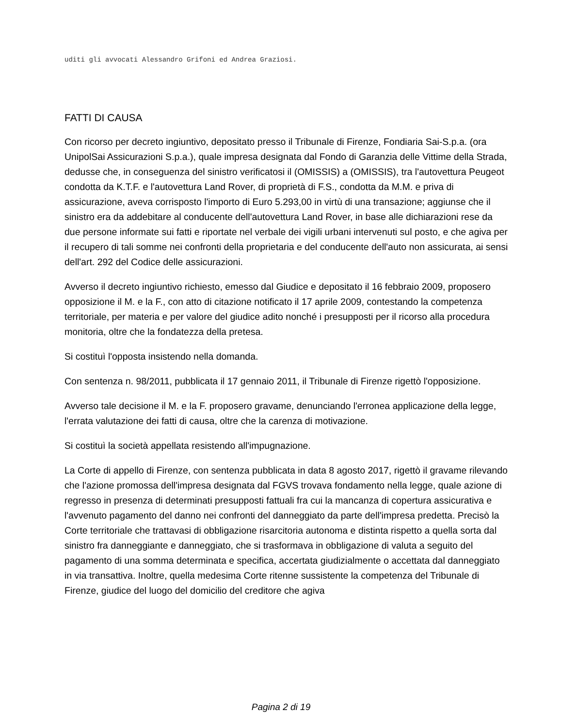uditi gli avvocati Alessandro Grifoni ed Andrea Graziosi.
FATTI DI CAUSA
Con ricorso per decreto ingiuntivo, depositato presso il Tribunale di Firenze, Fondiaria Sai-S.p.a. (ora UnipolSai Assicurazioni S.p.a.), quale impresa designata dal Fondo di Garanzia delle Vittime della Strada, dedusse che, in conseguenza del sinistro verificatosi il (OMISSIS) a (OMISSIS), tra l'autovettura Peugeot condotta da K.T.F. e l'autovettura Land Rover, di proprietà di F.S., condotta da M.M. e priva di assicurazione, aveva corrisposto l'importo di Euro 5.293,00 in virtù di una transazione; aggiunse che il sinistro era da addebitare al conducente dell'autovettura Land Rover, in base alle dichiarazioni rese da due persone informate sui fatti e riportate nel verbale dei vigili urbani intervenuti sul posto, e che agiva per il recupero di tali somme nei confronti della proprietaria e del conducente dell'auto non assicurata, ai sensi dell'art. 292 del Codice delle assicurazioni.
Avverso il decreto ingiuntivo richiesto, emesso dal Giudice e depositato il 16 febbraio 2009, proposero opposizione il M. e la F., con atto di citazione notificato il 17 aprile 2009, contestando la competenza territoriale, per materia e per valore del giudice adito nonché i presupposti per il ricorso alla procedura monitoria, oltre che la fondatezza della pretesa.
Si costituì l'opposta insistendo nella domanda.
Con sentenza n. 98/2011, pubblicata il 17 gennaio 2011, il Tribunale di Firenze rigettò l'opposizione.
Avverso tale decisione il M. e la F. proposero gravame, denunciando l'erronea applicazione della legge, l'errata valutazione dei fatti di causa, oltre che la carenza di motivazione.
Si costituì la società appellata resistendo all'impugnazione.
La Corte di appello di Firenze, con sentenza pubblicata in data 8 agosto 2017, rigettò il gravame rilevando che l'azione promossa dell'impresa designata dal FGVS trovava fondamento nella legge, quale azione di regresso in presenza di determinati presupposti fattuali fra cui la mancanza di copertura assicurativa e l'avvenuto pagamento del danno nei confronti del danneggiato da parte dell'impresa predetta. Precisò la Corte territoriale che trattavasi di obbligazione risarcitoria autonoma e distinta rispetto a quella sorta dal sinistro fra danneggiante e danneggiato, che si trasformava in obbligazione di valuta a seguito del pagamento di una somma determinata e specifica, accertata giudizialmente o accettata dal danneggiato in via transattiva. Inoltre, quella medesima Corte ritenne sussistente la competenza del Tribunale di Firenze, giudice del luogo del domicilio del creditore che agiva
Pagina 2 di 19